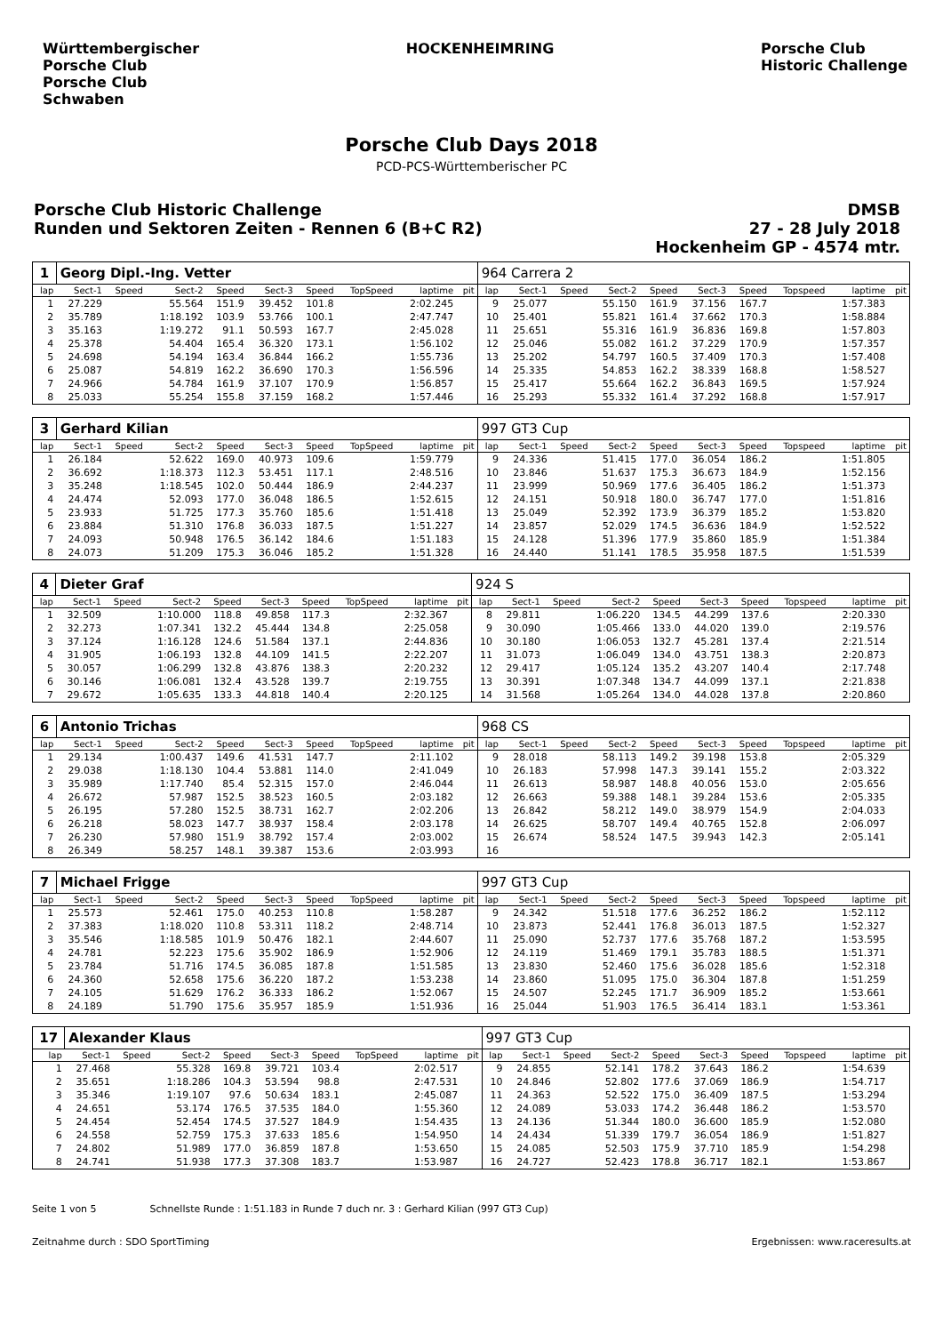Württembergischer
Porsche Club
Porsche Club
Schwaben
HOCKENHEIMRING Porsche Club
Historic Challenge
Porsche Club Days 2018
PCD-PCS-Württemberischer PC
Porsche Club Historic Challenge
Runden und Sektoren Zeiten - Rennen 6 (B+C R2)
DMSB
27 - 28 July 2018
Hockenheim GP - 4574 mtr.
| 1 | Georg Dipl.-Ing. Vetter | | | | | | | | | 964 Carrera 2 | | | | | | | | | |
| lap | Sect-1 | Speed | Sect-2 | Speed | Sect-3 | Speed | TopSpeed | laptime | pit | lap | Sect-1 | Speed | Sect-2 | Speed | Sect-3 | Speed | Topspeed | laptime | pit |
| 1 | 27.229 | | 55.564 | 151.9 | 39.452 | 101.8 | | 2:02.245 | | 9 | 25.077 | | 55.150 | 161.9 | 37.156 | 167.7 | | 1:57.383 | |
| 2 | 35.789 | | 1:18.192 | 103.9 | 53.766 | 100.1 | | 2:47.747 | | 10 | 25.401 | | 55.821 | 161.4 | 37.662 | 170.3 | | 1:58.884 | |
| 3 | 35.163 | | 1:19.272 | 91.1 | 50.593 | 167.7 | | 2:45.028 | | 11 | 25.651 | | 55.316 | 161.9 | 36.836 | 169.8 | | 1:57.803 | |
| 4 | 25.378 | | 54.404 | 165.4 | 36.320 | 173.1 | | 1:56.102 | | 12 | 25.046 | | 55.082 | 161.2 | 37.229 | 170.9 | | 1:57.357 | |
| 5 | 24.698 | | 54.194 | 163.4 | 36.844 | 166.2 | | 1:55.736 | | 13 | 25.202 | | 54.797 | 160.5 | 37.409 | 170.3 | | 1:57.408 | |
| 6 | 25.087 | | 54.819 | 162.2 | 36.690 | 170.3 | | 1:56.596 | | 14 | 25.335 | | 54.853 | 162.2 | 38.339 | 168.8 | | 1:58.527 | |
| 7 | 24.966 | | 54.784 | 161.9 | 37.107 | 170.9 | | 1:56.857 | | 15 | 25.417 | | 55.664 | 162.2 | 36.843 | 169.5 | | 1:57.924 | |
| 8 | 25.033 | | 55.254 | 155.8 | 37.159 | 168.2 | | 1:57.446 | | 16 | 25.293 | | 55.332 | 161.4 | 37.292 | 168.8 | | 1:57.917 | |
| 3 | Gerhard Kilian | | | | | | | | | 997 GT3 Cup | | | | | | | | | |
| lap | Sect-1 | Speed | Sect-2 | Speed | Sect-3 | Speed | TopSpeed | laptime | pit | lap | Sect-1 | Speed | Sect-2 | Speed | Sect-3 | Speed | Topspeed | laptime | pit |
| 1 | 26.184 | | 52.622 | 169.0 | 40.973 | 109.6 | | 1:59.779 | | 9 | 24.336 | | 51.415 | 177.0 | 36.054 | 186.2 | | 1:51.805 | |
| 2 | 36.692 | | 1:18.373 | 112.3 | 53.451 | 117.1 | | 2:48.516 | | 10 | 23.846 | | 51.637 | 175.3 | 36.673 | 184.9 | | 1:52.156 | |
| 3 | 35.248 | | 1:18.545 | 102.0 | 50.444 | 186.9 | | 2:44.237 | | 11 | 23.999 | | 50.969 | 177.6 | 36.405 | 186.2 | | 1:51.373 | |
| 4 | 24.474 | | 52.093 | 177.0 | 36.048 | 186.5 | | 1:52.615 | | 12 | 24.151 | | 50.918 | 180.0 | 36.747 | 177.0 | | 1:51.816 | |
| 5 | 23.933 | | 51.725 | 177.3 | 35.760 | 185.6 | | 1:51.418 | | 13 | 25.049 | | 52.392 | 173.9 | 36.379 | 185.2 | | 1:53.820 | |
| 6 | 23.884 | | 51.310 | 176.8 | 36.033 | 187.5 | | 1:51.227 | | 14 | 23.857 | | 52.029 | 174.5 | 36.636 | 184.9 | | 1:52.522 | |
| 7 | 24.093 | | 50.948 | 176.5 | 36.142 | 184.6 | | 1:51.183 | | 15 | 24.128 | | 51.396 | 177.9 | 35.860 | 185.9 | | 1:51.384 | |
| 8 | 24.073 | | 51.209 | 175.3 | 36.046 | 185.2 | | 1:51.328 | | 16 | 24.440 | | 51.141 | 178.5 | 35.958 | 187.5 | | 1:51.539 | |
| 4 | Dieter Graf | | | | | | | | | 924 S | | | | | | | | | |
| lap | Sect-1 | Speed | Sect-2 | Speed | Sect-3 | Speed | TopSpeed | laptime | pit | lap | Sect-1 | Speed | Sect-2 | Speed | Sect-3 | Speed | Topspeed | laptime | pit |
| 1 | 32.509 | | 1:10.000 | 118.8 | 49.858 | 117.3 | | 2:32.367 | | 8 | 29.811 | | 1:06.220 | 134.5 | 44.299 | 137.6 | | 2:20.330 | |
| 2 | 32.273 | | 1:07.341 | 132.2 | 45.444 | 134.8 | | 2:25.058 | | 9 | 30.090 | | 1:05.466 | 133.0 | 44.020 | 139.0 | | 2:19.576 | |
| 3 | 37.124 | | 1:16.128 | 124.6 | 51.584 | 137.1 | | 2:44.836 | | 10 | 30.180 | | 1:06.053 | 132.7 | 45.281 | 137.4 | | 2:21.514 | |
| 4 | 31.905 | | 1:06.193 | 132.8 | 44.109 | 141.5 | | 2:22.207 | | 11 | 31.073 | | 1:06.049 | 134.0 | 43.751 | 138.3 | | 2:20.873 | |
| 5 | 30.057 | | 1:06.299 | 132.8 | 43.876 | 138.3 | | 2:20.232 | | 12 | 29.417 | | 1:05.124 | 135.2 | 43.207 | 140.4 | | 2:17.748 | |
| 6 | 30.146 | | 1:06.081 | 132.4 | 43.528 | 139.7 | | 2:19.755 | | 13 | 30.391 | | 1:07.348 | 134.7 | 44.099 | 137.1 | | 2:21.838 | |
| 7 | 29.672 | | 1:05.635 | 133.3 | 44.818 | 140.4 | | 2:20.125 | | 14 | 31.568 | | 1:05.264 | 134.0 | 44.028 | 137.8 | | 2:20.860 | |
| 6 | Antonio Trichas | | | | | | | | | 968 CS | | | | | | | | | |
| lap | Sect-1 | Speed | Sect-2 | Speed | Sect-3 | Speed | TopSpeed | laptime | pit | lap | Sect-1 | Speed | Sect-2 | Speed | Sect-3 | Speed | Topspeed | laptime | pit |
| 1 | 29.134 | | 1:00.437 | 149.6 | 41.531 | 147.7 | | 2:11.102 | | 9 | 28.018 | | 58.113 | 149.2 | 39.198 | 153.8 | | 2:05.329 | |
| 2 | 29.038 | | 1:18.130 | 104.4 | 53.881 | 114.0 | | 2:41.049 | | 10 | 26.183 | | 57.998 | 147.3 | 39.141 | 155.2 | | 2:03.322 | |
| 3 | 35.989 | | 1:17.740 | 85.4 | 52.315 | 157.0 | | 2:46.044 | | 11 | 26.613 | | 58.987 | 148.8 | 40.056 | 153.0 | | 2:05.656 | |
| 4 | 26.672 | | 57.987 | 152.5 | 38.523 | 160.5 | | 2:03.182 | | 12 | 26.663 | | 59.388 | 148.1 | 39.284 | 153.6 | | 2:05.335 | |
| 5 | 26.195 | | 57.280 | 152.5 | 38.731 | 162.7 | | 2:02.206 | | 13 | 26.842 | | 58.212 | 149.0 | 38.979 | 154.9 | | 2:04.033 | |
| 6 | 26.218 | | 58.023 | 147.7 | 38.937 | 158.4 | | 2:03.178 | | 14 | 26.625 | | 58.707 | 149.4 | 40.765 | 152.8 | | 2:06.097 | |
| 7 | 26.230 | | 57.980 | 151.9 | 38.792 | 157.4 | | 2:03.002 | | 15 | 26.674 | | 58.524 | 147.5 | 39.943 | 142.3 | | 2:05.141 | |
| 8 | 26.349 | | 58.257 | 148.1 | 39.387 | 153.6 | | 2:03.993 | | 16 | | | | | | | | | |
| 7 | Michael Frigge | | | | | | | | | 997 GT3 Cup | | | | | | | | | |
| lap | Sect-1 | Speed | Sect-2 | Speed | Sect-3 | Speed | TopSpeed | laptime | pit | lap | Sect-1 | Speed | Sect-2 | Speed | Sect-3 | Speed | Topspeed | laptime | pit |
| 1 | 25.573 | | 52.461 | 175.0 | 40.253 | 110.8 | | 1:58.287 | | 9 | 24.342 | | 51.518 | 177.6 | 36.252 | 186.2 | | 1:52.112 | |
| 2 | 37.383 | | 1:18.020 | 110.8 | 53.311 | 118.2 | | 2:48.714 | | 10 | 23.873 | | 52.441 | 176.8 | 36.013 | 187.5 | | 1:52.327 | |
| 3 | 35.546 | | 1:18.585 | 101.9 | 50.476 | 182.1 | | 2:44.607 | | 11 | 25.090 | | 52.737 | 177.6 | 35.768 | 187.2 | | 1:53.595 | |
| 4 | 24.781 | | 52.223 | 175.6 | 35.902 | 186.9 | | 1:52.906 | | 12 | 24.119 | | 51.469 | 179.1 | 35.783 | 188.5 | | 1:51.371 | |
| 5 | 23.784 | | 51.716 | 174.5 | 36.085 | 187.8 | | 1:51.585 | | 13 | 23.830 | | 52.460 | 175.6 | 36.028 | 185.6 | | 1:52.318 | |
| 6 | 24.360 | | 52.658 | 175.6 | 36.220 | 187.2 | | 1:53.238 | | 14 | 23.860 | | 51.095 | 175.0 | 36.304 | 187.8 | | 1:51.259 | |
| 7 | 24.105 | | 51.629 | 176.2 | 36.333 | 186.2 | | 1:52.067 | | 15 | 24.507 | | 52.245 | 171.7 | 36.909 | 185.2 | | 1:53.661 | |
| 8 | 24.189 | | 51.790 | 175.6 | 35.957 | 185.9 | | 1:51.936 | | 16 | 25.044 | | 51.903 | 176.5 | 36.414 | 183.1 | | 1:53.361 | |
| 17 | Alexander Klaus | | | | | | | | | 997 GT3 Cup | | | | | | | | | |
| lap | Sect-1 | Speed | Sect-2 | Speed | Sect-3 | Speed | TopSpeed | laptime | pit | lap | Sect-1 | Speed | Sect-2 | Speed | Sect-3 | Speed | Topspeed | laptime | pit |
| 1 | 27.468 | | 55.328 | 169.8 | 39.721 | 103.4 | | 2:02.517 | | 9 | 24.855 | | 52.141 | 178.2 | 37.643 | 186.2 | | 1:54.639 | |
| 2 | 35.651 | | 1:18.286 | 104.3 | 53.594 | 98.8 | | 2:47.531 | | 10 | 24.846 | | 52.802 | 177.6 | 37.069 | 186.9 | | 1:54.717 | |
| 3 | 35.346 | | 1:19.107 | 97.6 | 50.634 | 183.1 | | 2:45.087 | | 11 | 24.363 | | 52.522 | 175.0 | 36.409 | 187.5 | | 1:53.294 | |
| 4 | 24.651 | | 53.174 | 176.5 | 37.535 | 184.0 | | 1:55.360 | | 12 | 24.089 | | 53.033 | 174.2 | 36.448 | 186.2 | | 1:53.570 | |
| 5 | 24.454 | | 52.454 | 174.5 | 37.527 | 184.9 | | 1:54.435 | | 13 | 24.136 | | 51.344 | 180.0 | 36.600 | 185.9 | | 1:52.080 | |
| 6 | 24.558 | | 52.759 | 175.3 | 37.633 | 185.6 | | 1:54.950 | | 14 | 24.434 | | 51.339 | 179.7 | 36.054 | 186.9 | | 1:51.827 | |
| 7 | 24.802 | | 51.989 | 177.0 | 36.859 | 187.8 | | 1:53.650 | | 15 | 24.085 | | 52.503 | 175.9 | 37.710 | 185.9 | | 1:54.298 | |
| 8 | 24.741 | | 51.938 | 177.3 | 37.308 | 183.7 | | 1:53.987 | | 16 | 24.727 | | 52.423 | 178.8 | 36.717 | 182.1 | | 1:53.867 | |
Seite 1 von 5 Schnellste Runde : 1:51.183 in Runde 7 duch nr. 3 : Gerhard Kilian (997 GT3 Cup)
Zeitnahme durch : SDO SportTiming Ergebnissen: www.raceresults.at